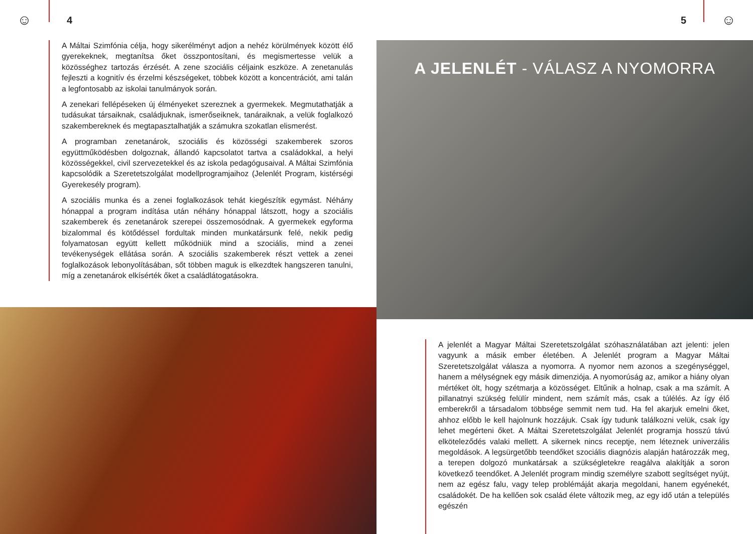☺ 4
A Máltai Szimfónia célja, hogy sikerélményt adjon a nehéz körülmények között élő gyerekeknek, megtanítsa őket összpontosítani, és megismertesse velük a közösséghez tartozás érzését. A zene szociális céljaink eszköze. A zenetanulás fejleszti a kognitív és érzelmi készségeket, többek között a koncentrációt, ami talán a legfontosabb az iskolai tanulmányok során.
A zenekari fellépéseken új élményeket szereznek a gyermekek. Megmutathatják a tudásukat társaiknak, családjuknak, ismerőseiknek, tanáraiknak, a velük foglalkozó szakembereknek és megtapasztalhatják a számukra szokatlan elismerést.
A programban zenetanárok, szociális és közösségi szakemberek szoros együttműködésben dolgoznak, állandó kapcsolatot tartva a családokkal, a helyi közösségekkel, civil szervezetekkel és az iskola pedagógusaival. A Máltai Szimfónia kapcsolódik a Szeretetszolgálat modellprogramjaihoz (Jelenlét Program, kistérségi Gyerekesély program).
A szociális munka és a zenei foglalkozások tehát kiegészítik egymást. Néhány hónappal a program indítása után néhány hónappal látszott, hogy a szociális szakemberek és zenetanárok szerepei összemosódnak. A gyermekek egyforma bizalommal és kötődéssel fordultak minden munkatársunk felé, nekik pedig folyamatosan együtt kellett működniük mind a szociális, mind a zenei tevékenységek ellátása során. A szociális szakemberek részt vettek a zenei foglalkozások lebonyolításában, sőt többen maguk is elkezdtek hangszeren tanulni, míg a zenetanárok elkísérték őket a családlátogatásokra.
5 ☺
A JELENLÉT - VÁLASZ A NYOMORRA
A jelenlét a Magyar Máltai Szeretetszolgálat szóhasználatában azt jelenti: jelen vagyunk a másik ember életében. A Jelenlét program a Magyar Máltai Szeretetszolgálat válasza a nyomorra. A nyomor nem azonos a szegénységgel, hanem a mélységnek egy másik dimenziója. A nyomorúság az, amikor a hiány olyan mértéket ölt, hogy szétmarja a közösséget. Eltűnik a holnap, csak a ma számít. A pillanatnyi szükség felülír mindent, nem számít más, csak a túlélés. Az így élő emberekről a társadalom többsége semmit nem tud. Ha fel akarjuk emelni őket, ahhoz előbb le kell hajolnunk hozzájuk. Csak így tudunk találkozni velük, csak így lehet megérteni őket. A Máltai Szeretetszolgálat Jelenlét programja hosszú távú elköteleződés valaki mellett. A sikernek nincs receptje, nem léteznek univerzális megoldások. A legsürgetőbb teendőket szociális diagnózis alapján határozzák meg, a terepen dolgozó munkatársak a szükségletekre reagálva alakítják a soron következő teendőket. A Jelenlét program mindig személyre szabott segítséget nyújt, nem az egész falu, vagy telep problémáját akarja megoldani, hanem egyénekét, családokét. De ha kellően sok család élete változik meg, az egy idő után a település egészén